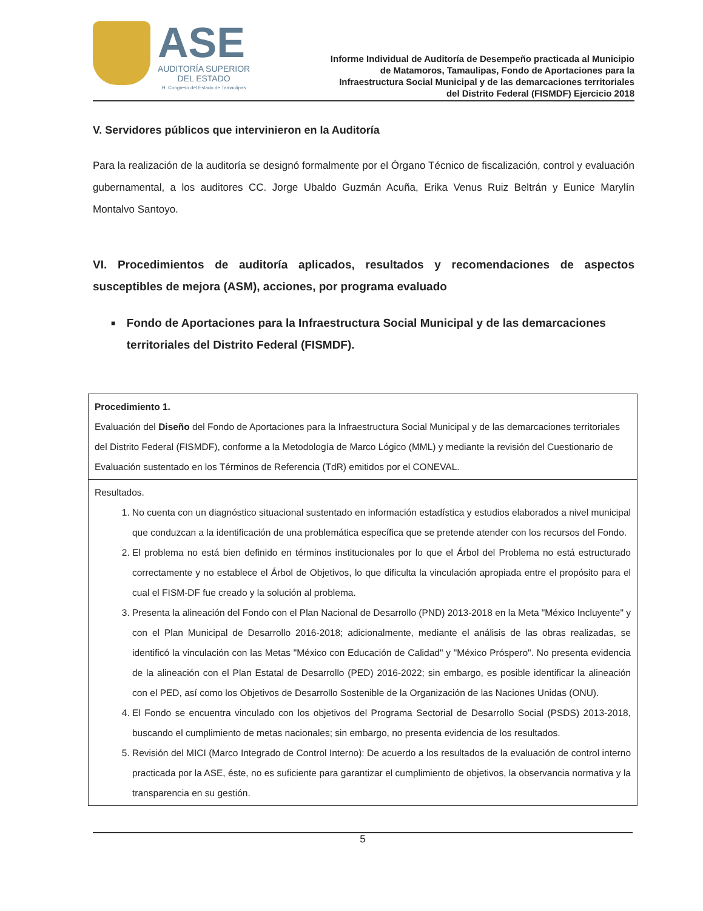ASE
AUDITORÍA SUPERIOR
DEL ESTADO
H. Congreso del Estado de Tamaulipas
Informe Individual de Auditoría de Desempeño practicada al Municipio
de Matamoros, Tamaulipas, Fondo de Aportaciones para la
Infraestructura Social Municipal y de las demarcaciones territoriales
del Distrito Federal (FISMDF) Ejercicio 2018
V. Servidores públicos que intervinieron en la Auditoría
Para la realización de la auditoría se designó formalmente por el Órgano Técnico de fiscalización, control y evaluación gubernamental, a los auditores CC. Jorge Ubaldo Guzmán Acuña, Erika Venus Ruiz Beltrán y Eunice Marylín Montalvo Santoyo.
VI. Procedimientos de auditoría aplicados, resultados y recomendaciones de aspectos susceptibles de mejora (ASM), acciones, por programa evaluado
■ Fondo de Aportaciones para la Infraestructura Social Municipal y de las demarcaciones territoriales del Distrito Federal (FISMDF).
| Procedimiento 1. Evaluación del Diseño del Fondo de Aportaciones para la Infraestructura Social Municipal y de las demarcaciones territoriales del Distrito Federal (FISMDF), conforme a la Metodología de Marco Lógico (MML) y mediante la revisión del Cuestionario de Evaluación sustentado en los Términos de Referencia (TdR) emitidos por el CONEVAL. |
| Resultados. 1. No cuenta con un diagnóstico situacional sustentado en información estadística y estudios elaborados a nivel municipal que conduzcan a la identificación de una problemática específica que se pretende atender con los recursos del Fondo. 2. El problema no está bien definido en términos institucionales por lo que el Árbol del Problema no está estructurado correctamente y no establece el Árbol de Objetivos, lo que dificulta la vinculación apropiada entre el propósito para el cual el FISM-DF fue creado y la solución al problema. 3. Presenta la alineación del Fondo con el Plan Nacional de Desarrollo (PND) 2013-2018 en la Meta "México Incluyente" y con el Plan Municipal de Desarrollo 2016-2018; adicionalmente, mediante el análisis de las obras realizadas, se identificó la vinculación con las Metas "México con Educación de Calidad" y "México Próspero". No presenta evidencia de la alineación con el Plan Estatal de Desarrollo (PED) 2016-2022; sin embargo, es posible identificar la alineación con el PED, así como los Objetivos de Desarrollo Sostenible de la Organización de las Naciones Unidas (ONU). 4. El Fondo se encuentra vinculado con los objetivos del Programa Sectorial de Desarrollo Social (PSDS) 2013-2018, buscando el cumplimiento de metas nacionales; sin embargo, no presenta evidencia de los resultados. 5. Revisión del MICI (Marco Integrado de Control Interno): De acuerdo a los resultados de la evaluación de control interno practicada por la ASE, éste, no es suficiente para garantizar el cumplimiento de objetivos, la observancia normativa y la transparencia en su gestión. |
5